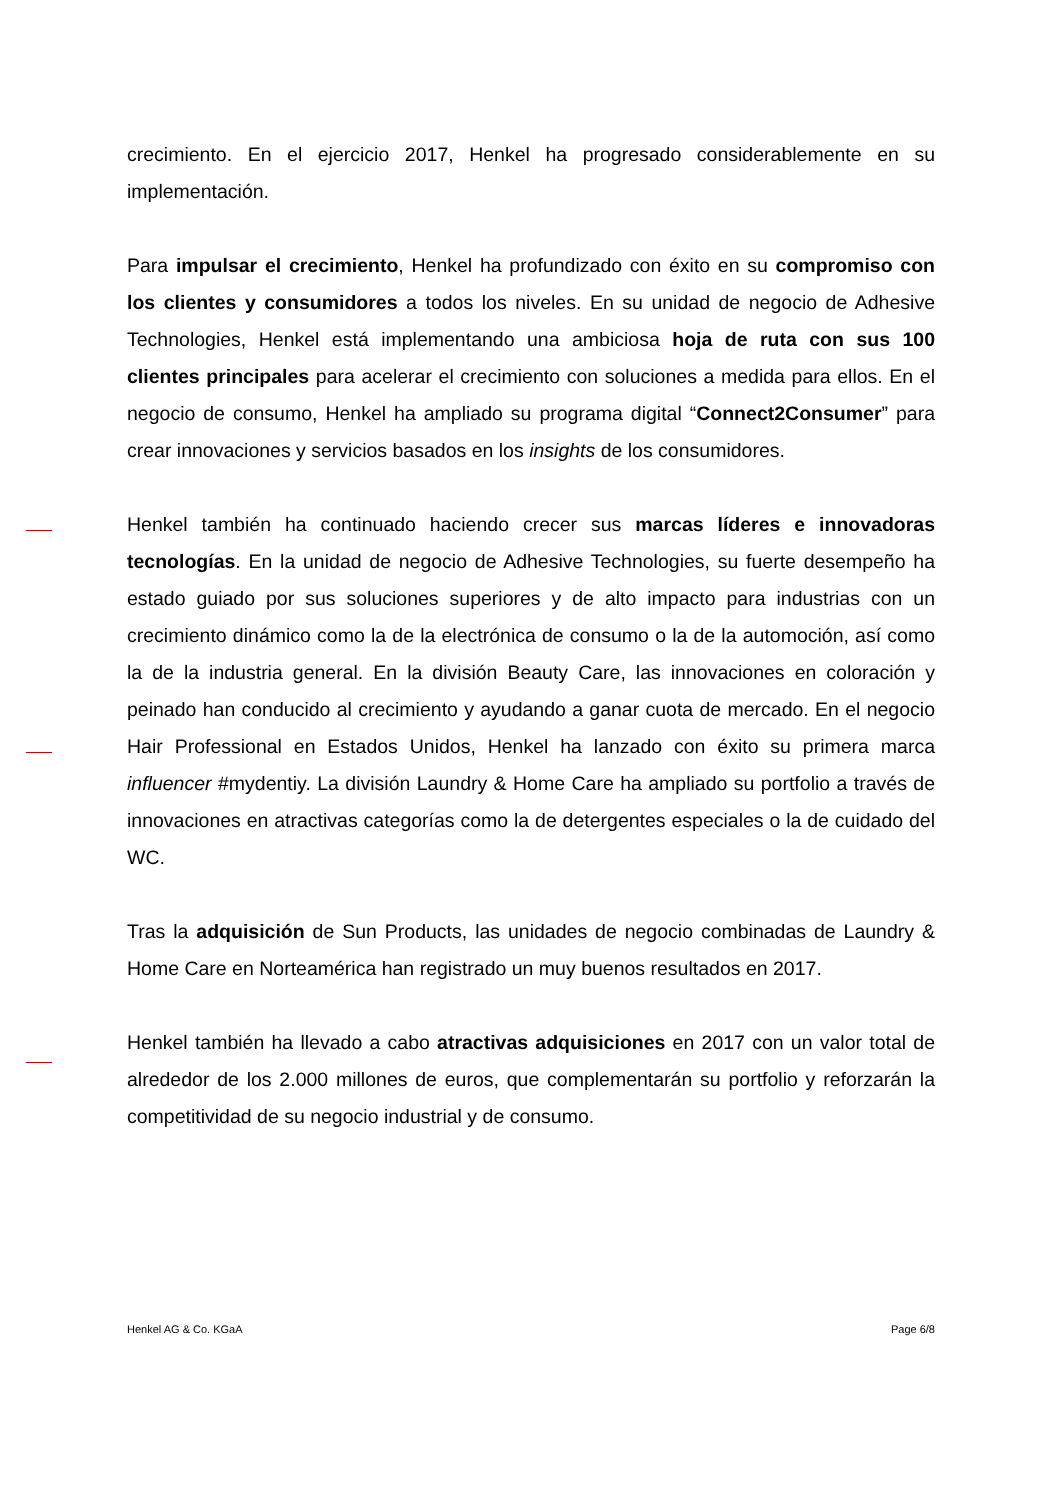crecimiento. En el ejercicio 2017, Henkel ha progresado considerablemente en su implementación.
Para impulsar el crecimiento, Henkel ha profundizado con éxito en su compromiso con los clientes y consumidores a todos los niveles. En su unidad de negocio de Adhesive Technologies, Henkel está implementando una ambiciosa hoja de ruta con sus 100 clientes principales para acelerar el crecimiento con soluciones a medida para ellos. En el negocio de consumo, Henkel ha ampliado su programa digital “Connect2Consumer” para crear innovaciones y servicios basados en los insights de los consumidores.
Henkel también ha continuado haciendo crecer sus marcas líderes e innovadoras tecnologías. En la unidad de negocio de Adhesive Technologies, su fuerte desempeño ha estado guiado por sus soluciones superiores y de alto impacto para industrias con un crecimiento dinámico como la de la electrónica de consumo o la de la automoción, así como la de la industria general. En la división Beauty Care, las innovaciones en coloración y peinado han conducido al crecimiento y ayudando a ganar cuota de mercado. En el negocio Hair Professional en Estados Unidos, Henkel ha lanzado con éxito su primera marca influencer #mydentiy. La división Laundry & Home Care ha ampliado su portfolio a través de innovaciones en atractivas categorías como la de detergentes especiales o la de cuidado del WC.
Tras la adquisición de Sun Products, las unidades de negocio combinadas de Laundry & Home Care en Norteamérica han registrado un muy buenos resultados en 2017.
Henkel también ha llevado a cabo atractivas adquisiciones en 2017 con un valor total de alrededor de los 2.000 millones de euros, que complementarán su portfolio y reforzarán la competitividad de su negocio industrial y de consumo.
Henkel AG & Co. KGaA Page 6/8